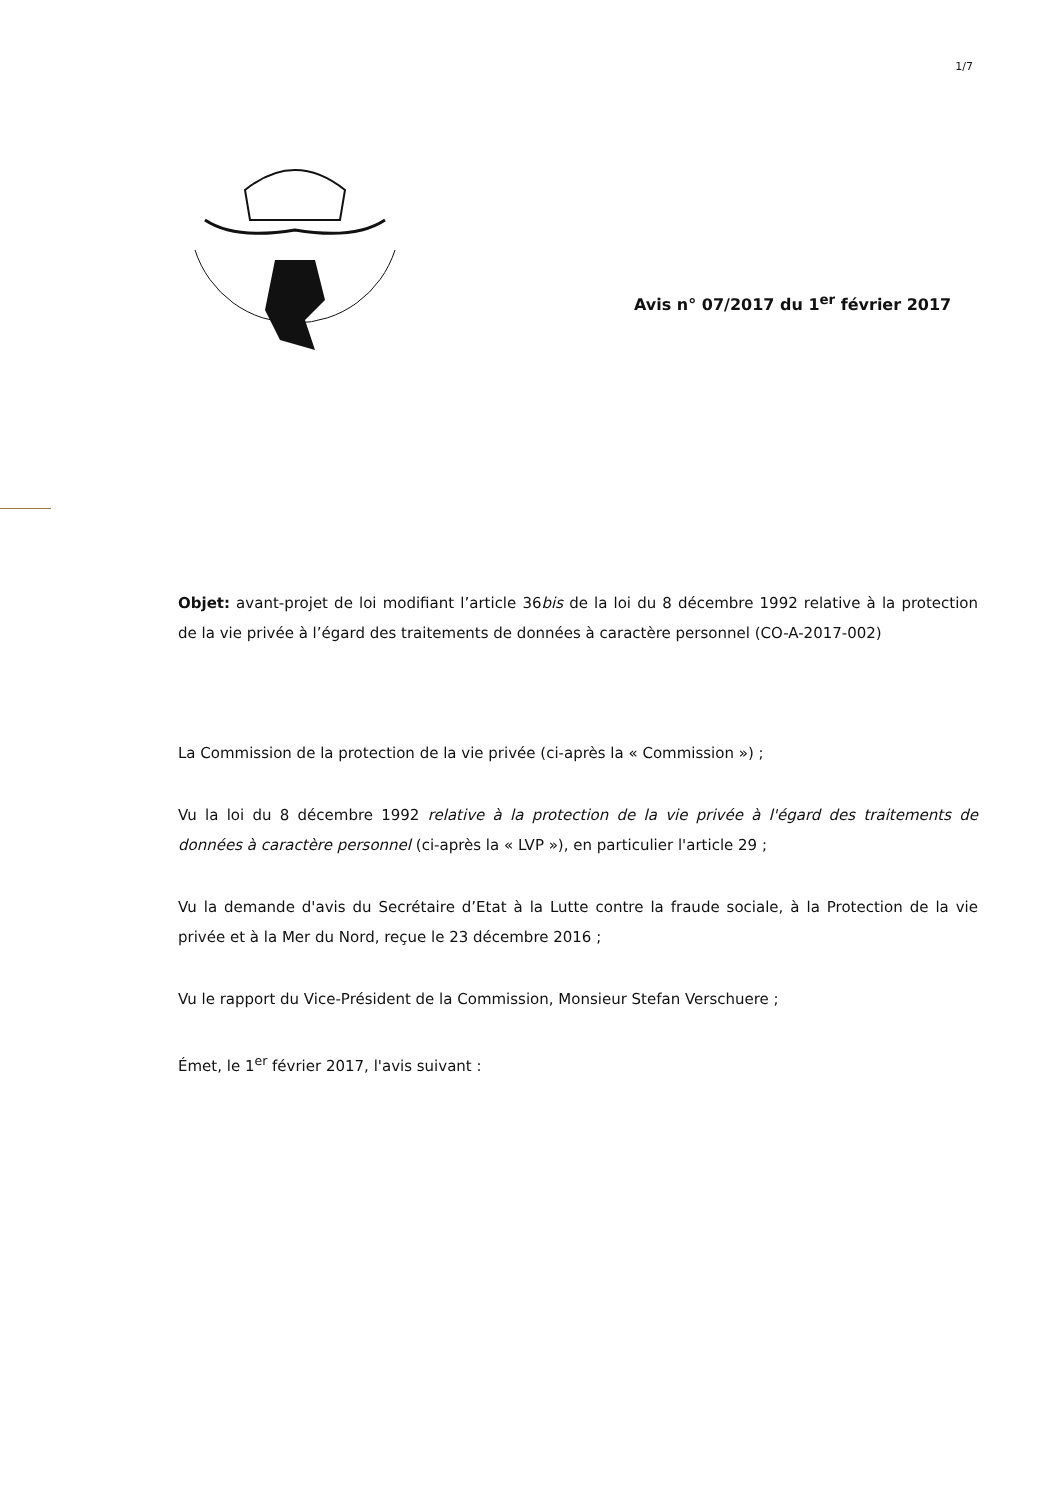1/7
Avis n° 07/2017 du 1<sup>er</sup> février 2017
Objet: avant-projet de loi modifiant l’article 36bis de la loi du 8 décembre 1992 relative à la protection de la vie privée à l’égard des traitements de données à caractère personnel (CO-A-2017-002)
La Commission de la protection de la vie privée (ci-après la « Commission ») ;
Vu la loi du 8 décembre 1992 relative à la protection de la vie privée à l'égard des traitements de données à caractère personnel (ci-après la « LVP »), en particulier l'article 29 ;
Vu la demande d'avis du Secrétaire d’Etat à la Lutte contre la fraude sociale, à la Protection de la vie privée et à la Mer du Nord, reçue le 23 décembre 2016 ;
Vu le rapport du Vice-Président de la Commission, Monsieur Stefan Verschuere ;
Émet, le 1<sup>er</sup> février 2017, l'avis suivant :